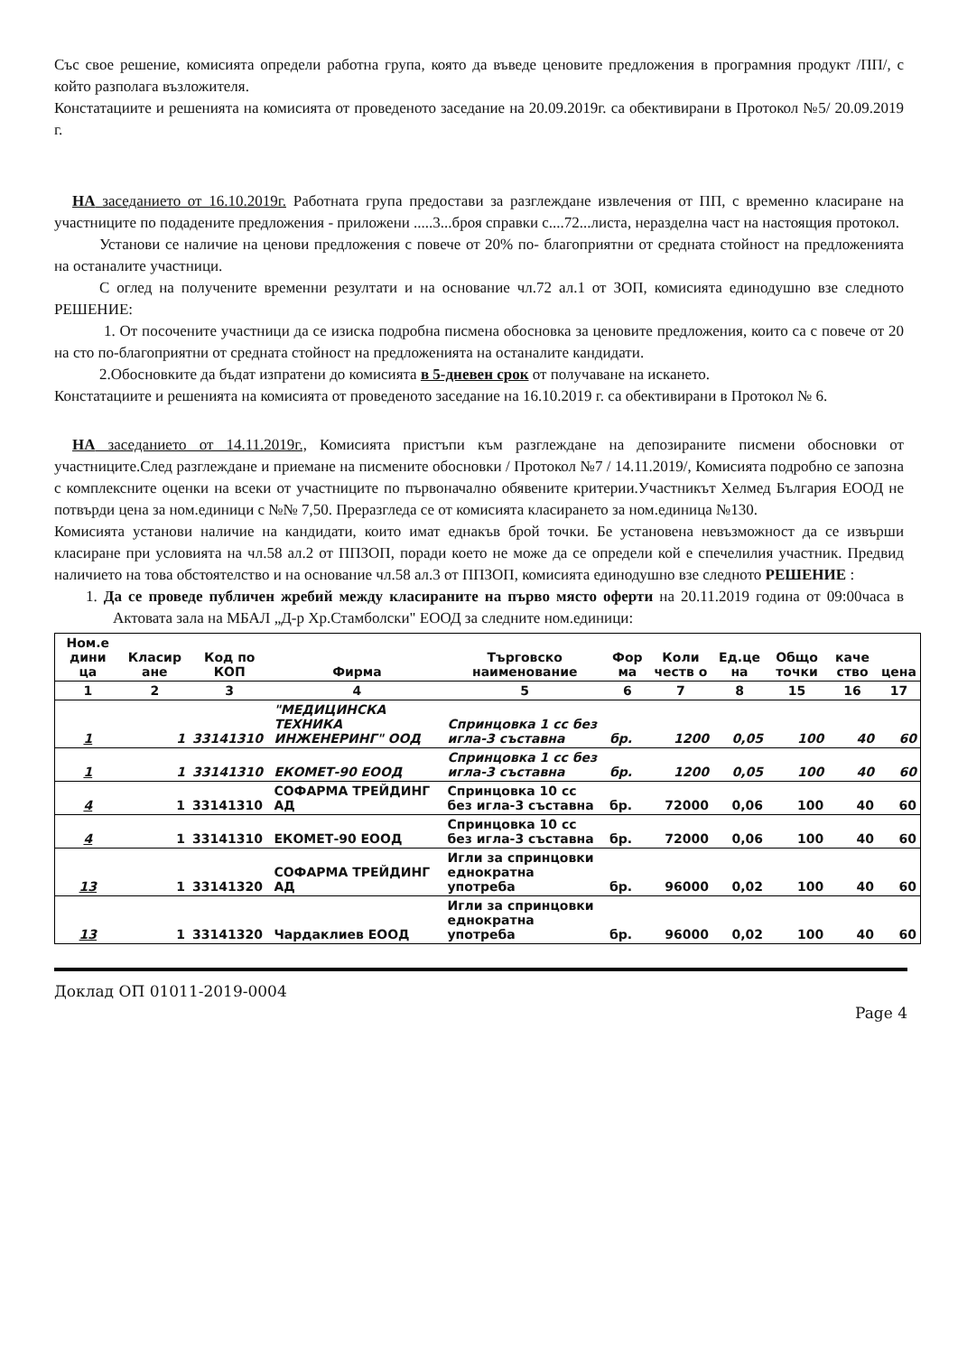Със свое решение, комисията определи работна група, която да въведе ценовите предложения в програмния продукт /ПП/, с който разполага възложителя.
Констатациите и решенията на комисията от проведеното заседание на 20.09.2019г. са обективирани в Протокол №5/ 20.09.2019 г.
НА заседанието от 16.10.2019г. Работната група предостави за разглеждане извлечения от ПП, с временно класиране на участниците по подадените предложения - приложени .....3...броя справки с....72...листа, неразделна част на настоящия протокол.
Установи се наличие на ценови предложения с повече от 20% по- благоприятни от средната стойност на предложенията на останалите участници.
С оглед на получените временни резултати и на основание чл.72 ал.1 от ЗОП, комисията единодушно взе следното РЕШЕНИЕ:
1. От посочените участници да се изиска подробна писмена обосновка за ценовите предложения, които са с повече от 20 на сто по-благоприятни от средната стойност на предложенията на останалите кандидати.
2.Обосновките да бъдат изпратени до комисията в 5-дневен срок от получаване на искането.
Констатациите и решенията на комисията от проведеното заседание на 16.10.2019 г. са обективирани в Протокол № 6.
НА заседанието от 14.11.2019г., Комисията пристъпи към разглеждане на депозираните писмени обосновки от участниците.След разглеждане и приемане на писмените обосновки / Протокол №7 / 14.11.2019/, Комисията подробно се запозна с комплексните оценки на всеки от участниците по първоначално обявените критерии.Участникът Хелмед България ЕООД не потвърди цена за ном.единици с №№ 7,50. Преразгледа се от комисията класирането за ном.единица №130.
Комисията установи наличие на кандидати, които имат еднакъв брой точки. Бе установена невъзможност да се извърши класиране при условията на чл.58 ал.2 от ППЗОП, поради което не може да се определи кой е спечелилия участник. Предвид наличието на това обстоятелство и на основание чл.58 ал.3 от ППЗОП, комисията единодушно взе следното РЕШЕНИЕ :
1. Да се проведе публичен жребий между класираните на първо място оферти на 20.11.2019 година от 09:00часа в Актовата зала на МБАЛ „Д-р Хр.Стамболски" ЕООД за следните ном.единици:
| Ном.е дини ца | Класир ане | Код по КОП | Фирма | Търговско наименование | Фор ма | Коли честв о | Ед.це на | Общо точки | каче ство | цена |
| --- | --- | --- | --- | --- | --- | --- | --- | --- | --- | --- |
| 1 | 2 | 3 | 4 | 5 | 6 | 7 | 8 | 15 | 16 | 17 |
| 1 | 1 | 33141310 | "МЕДИЦИНСКА ТЕХНИКА ИНЖЕНЕРИНГ" ООД | Спринцовка 1 сс без игла-3 съставна | бр. | 1200 | 0,05 | 100 | 40 | 60 |
| 1 | 1 | 33141310 | ЕКОМЕТ-90 ЕООД | Спринцовка 1 сс без игла-3 съставна | бр. | 1200 | 0,05 | 100 | 40 | 60 |
| 4 | 1 | 33141310 | СОФАРМА ТРЕЙДИНГ АД | Спринцовка 10 сс без игла-3 съставна | бр. | 72000 | 0,06 | 100 | 40 | 60 |
| 4 | 1 | 33141310 | ЕКОМЕТ-90 ЕООД | Спринцовка 10 сс без игла-3 съставна | бр. | 72000 | 0,06 | 100 | 40 | 60 |
| 13 | 1 | 33141320 | СОФАРМА ТРЕЙДИНГ АД | Игли за спринцовки еднократна употреба | бр. | 96000 | 0,02 | 100 | 40 | 60 |
| 13 | 1 | 33141320 | Чардаклиев ЕООД | Игли за спринцовки еднократна употреба | бр. | 96000 | 0,02 | 100 | 40 | 60 |
Доклад ОП 01011-2019-0004
Page 4